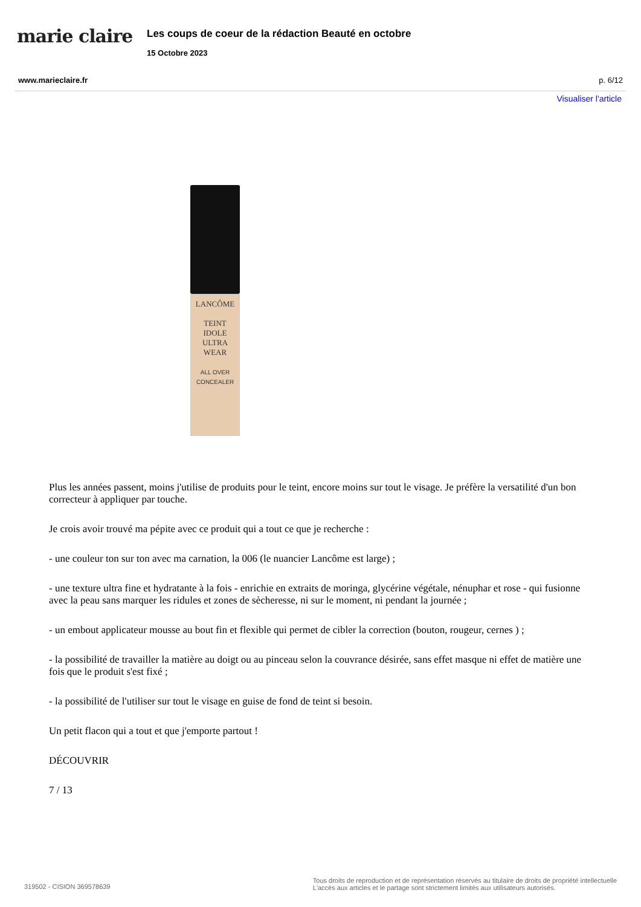marie claire
Les coups de coeur de la rédaction Beauté en octobre
15 Octobre 2023
www.marieclaire.fr p. 6/12
Visualiser l'article
LANCÔME
TEINT
IDOLE
ULTRA
WEAR
ALL OVER
CONCEALER
Plus les années passent, moins j'utilise de produits pour le teint, encore moins sur tout le visage. Je préfère la versatilité d'un bon correcteur à appliquer par touche.
Je crois avoir trouvé ma pépite avec ce produit qui a tout ce que je recherche :
- une couleur ton sur ton avec ma carnation, la 006 (le nuancier Lancôme est large) ;
- une texture ultra fine et hydratante à la fois - enrichie en extraits de moringa, glycérine végétale, nénuphar et rose - qui fusionne avec la peau sans marquer les ridules et zones de sècheresse, ni sur le moment, ni pendant la journée ;
- un embout applicateur mousse au bout fin et flexible qui permet de cibler la correction (bouton, rougeur, cernes ) ;
- la possibilité de travailler la matière au doigt ou au pinceau selon la couvrance désirée, sans effet masque ni effet de matière une fois que le produit s'est fixé ;
- la possibilité de l'utiliser sur tout le visage en guise de fond de teint si besoin.
Un petit flacon qui a tout et que j'emporte partout !
DÉCOUVRIR
7 / 13
319502 - CISION 369578639 Tous droits de reproduction et de représentation réservés au titulaire de droits de propriété intellectuelle
L'accès aux articles et le partage sont strictement limités aux utilisateurs autorisés.